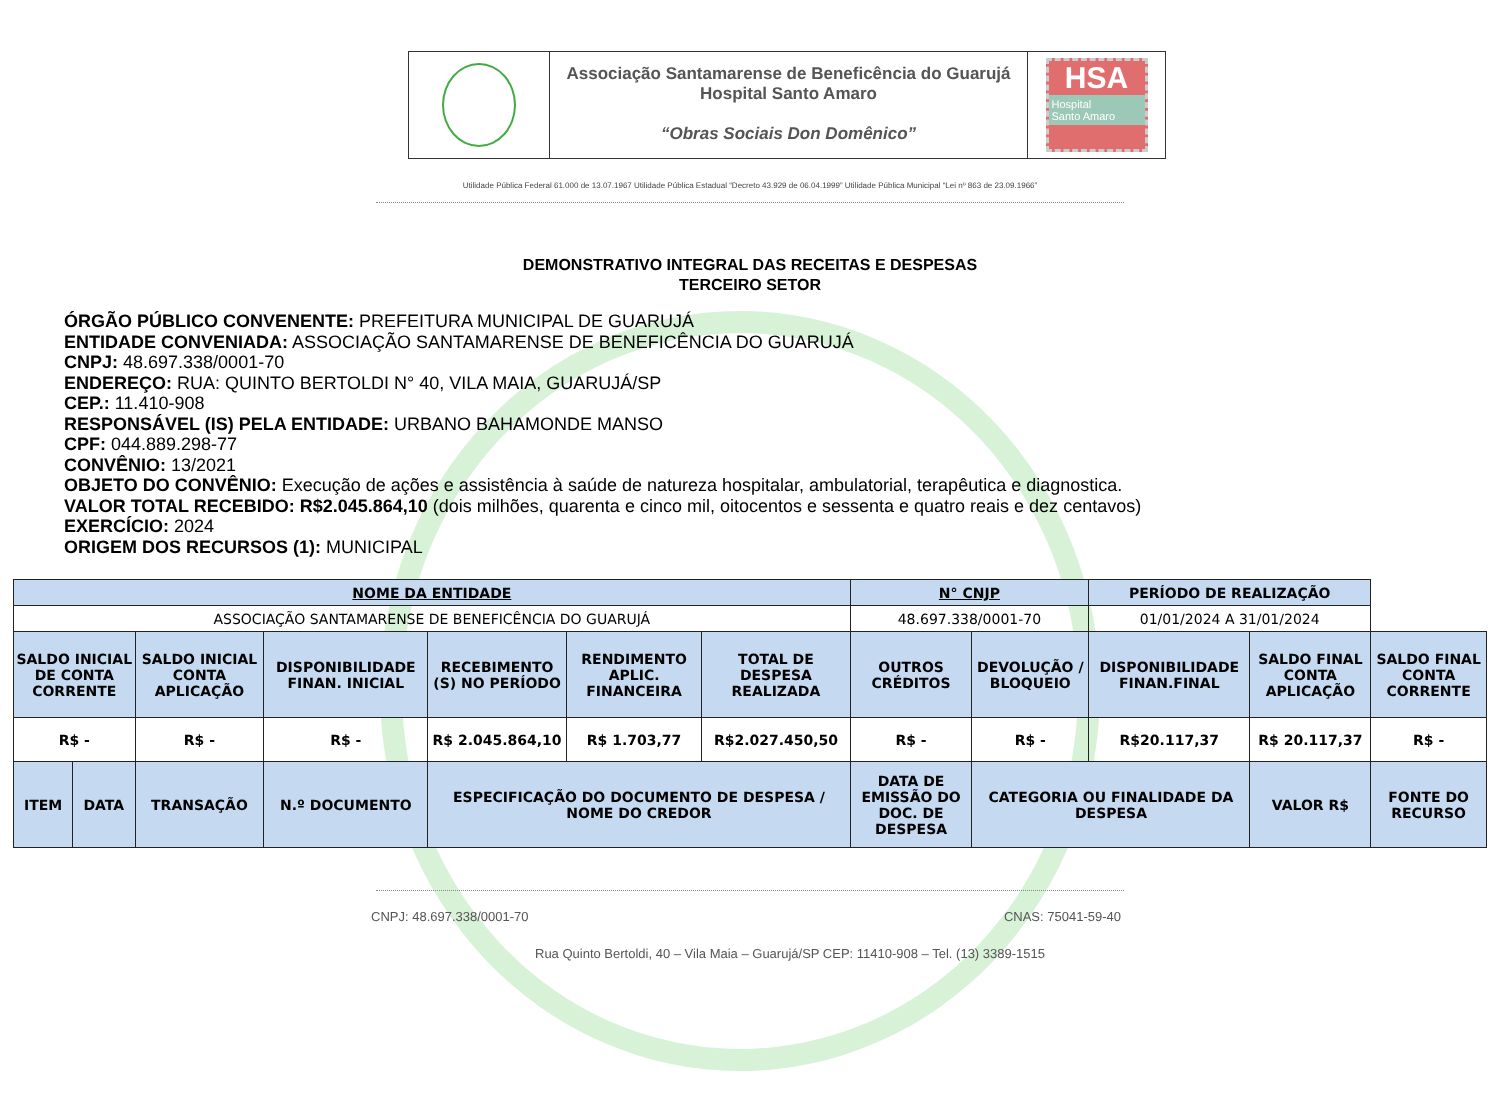Associação Santamarense de Beneficência do Guarujá
Hospital Santo Amaro
“Obras Sociais Don Domênico”
HSA
Hospital
Santo Amaro
Utilidade Pública Federal 61.000 de 13.07.1967 Utilidade Pública Estadual “Decreto 43.929 de 06.04.1999” Utilidade Pública Municipal “Lei nº 863 de 23.09.1966”
DEMONSTRATIVO INTEGRAL DAS RECEITAS E DESPESAS
TERCEIRO SETOR
ÓRGÃO PÚBLICO CONVENENTE: PREFEITURA MUNICIPAL DE GUARUJÁ
ENTIDADE CONVENIADA: ASSOCIAÇÃO SANTAMARENSE DE BENEFICÊNCIA DO GUARUJÁ
CNPJ: 48.697.338/0001-70
ENDEREÇO: RUA: QUINTO BERTOLDI N° 40, VILA MAIA, GUARUJÁ/SP
CEP.: 11.410-908
RESPONSÁVEL (IS) PELA ENTIDADE: URBANO BAHAMONDE MANSO
CPF: 044.889.298-77
CONVÊNIO: 13/2021
OBJETO DO CONVÊNIO: Execução de ações e assistência à saúde de natureza hospitalar, ambulatorial, terapêutica e diagnostica.
VALOR TOTAL RECEBIDO: R$2.045.864,10 (dois milhões, quarenta e cinco mil, oitocentos e sessenta e quatro reais e dez centavos)
EXERCÍCIO: 2024
ORIGEM DOS RECURSOS (1): MUNICIPAL
| NOME DA ENTIDADE | | | | | | | N° CNJP | | PERÍODO DE REALIZAÇÃO | | |
| --- | --- | --- | --- | --- | --- | --- | --- | --- | --- | --- | --- |
| ASSOCIAÇÃO SANTAMARENSE DE BENEFICÊNCIA DO GUARUJÁ | | | | | | | 48.697.338/0001-70 | | 01/01/2024 A 31/01/2024 | | |
| SALDO INICIAL DE CONTA CORRENTE | | SALDO INICIAL CONTA APLICAÇÃO | DISPONIBILIDADE FINAN. INICIAL | RECEBIMENTO (S) NO PERÍODO | RENDIMENTO APLIC. FINANCEIRA | TOTAL DE DESPESA REALIZADA | OUTROS CRÉDITOS | DEVOLUÇÃO / BLOQUEIO | DISPONIBILIDADE FINAN.FINAL | SALDO FINAL CONTA APLICAÇÃO | SALDO FINAL CONTA CORRENTE |
| R$ - | | R$ - | R$ - | R$ 2.045.864,10 | R$ 1.703,77 | R$2.027.450,50 | R$ - | R$ - | R$20.117,37 | R$ 20.117,37 | R$ - |
| ITEM | DATA | TRANSAÇÃO | N.º DOCUMENTO | ESPECIFICAÇÃO DO DOCUMENTO DE DESPESA / NOME DO CREDOR | | | DATA DE EMISSÃO DO DOC. DE DESPESA | CATEGORIA OU FINALIDADE DA DESPESA | | VALOR R$ | FONTE DO RECURSO |
CNPJ: 48.697.338/0001-70 CNAS: 75041-59-40
Rua Quinto Bertoldi, 40 – Vila Maia – Guarujá/SP CEP: 11410-908 – Tel. (13) 3389-1515